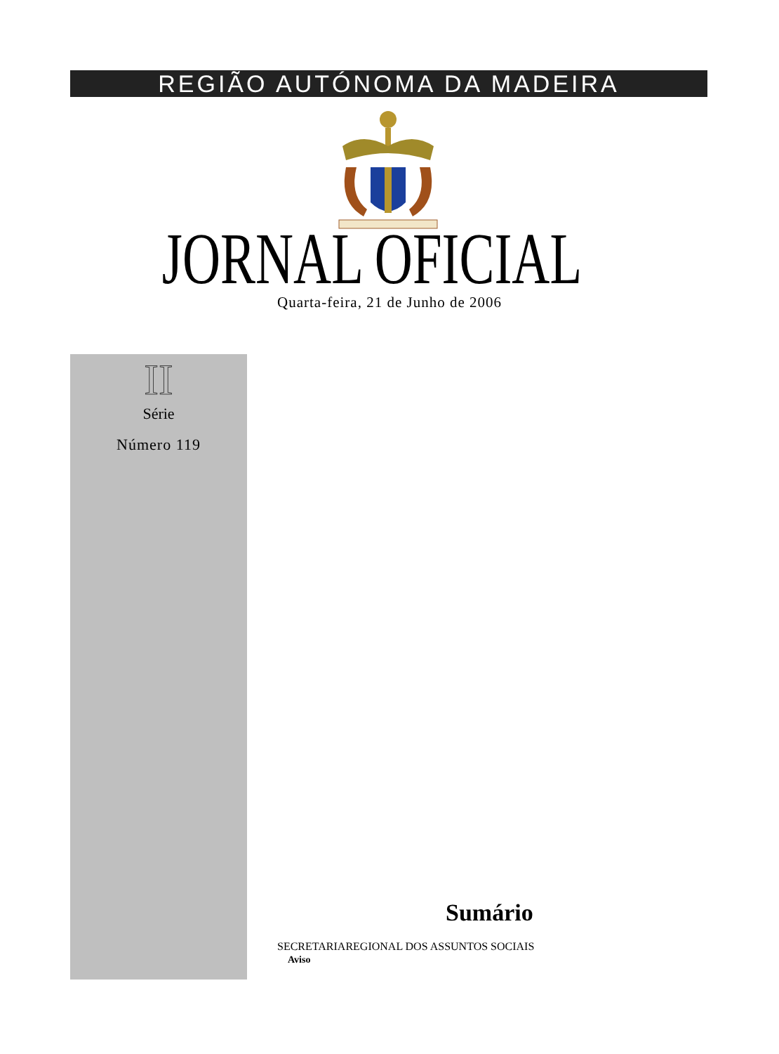REGIÃO AUTÓNOMA DA MADEIRA
JORNAL OFICIAL Quarta-feira, 21 de Junho de 2006
II
Série
Número 119
Sumário
SECRETARIAREGIONAL DOS ASSUNTOS SOCIAIS
Aviso